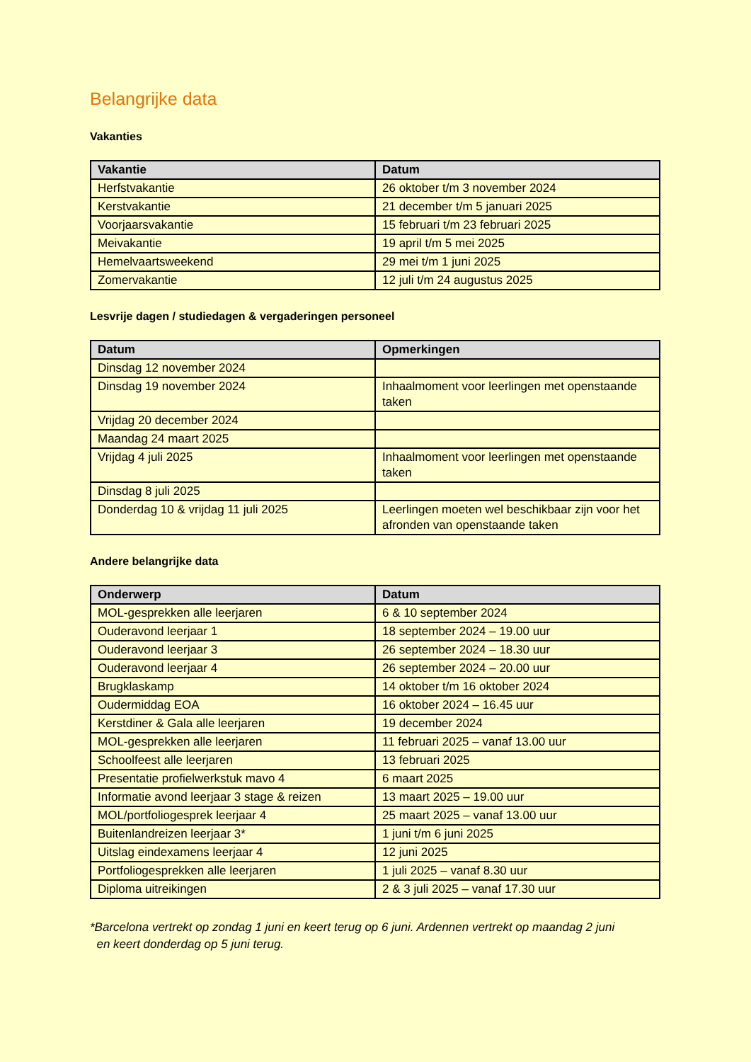Belangrijke data
Vakanties
| Vakantie | Datum |
| --- | --- |
| Herfstvakantie | 26 oktober t/m 3 november 2024 |
| Kerstvakantie | 21 december t/m 5 januari 2025 |
| Voorjaarsvakantie | 15 februari t/m 23 februari 2025 |
| Meivakantie | 19 april t/m 5 mei 2025 |
| Hemelvaartsweekend | 29 mei t/m 1 juni 2025 |
| Zomervakantie | 12 juli t/m 24 augustus 2025 |
Lesvrije dagen / studiedagen & vergaderingen personeel
| Datum | Opmerkingen |
| --- | --- |
| Dinsdag 12 november 2024 | |
| Dinsdag 19 november 2024 | Inhaalmoment voor leerlingen met openstaande taken |
| Vrijdag 20 december 2024 | |
| Maandag 24 maart 2025 | |
| Vrijdag 4 juli 2025 | Inhaalmoment voor leerlingen met openstaande taken |
| Dinsdag 8 juli 2025 | |
| Donderdag 10 & vrijdag 11 juli 2025 | Leerlingen moeten wel beschikbaar zijn voor het afronden van openstaande taken |
Andere belangrijke data
| Onderwerp | Datum |
| --- | --- |
| MOL-gesprekken alle leerjaren | 6 & 10 september 2024 |
| Ouderavond leerjaar 1 | 18 september 2024 – 19.00 uur |
| Ouderavond leerjaar 3 | 26 september 2024 – 18.30 uur |
| Ouderavond leerjaar 4 | 26 september 2024 – 20.00 uur |
| Brugklaskamp | 14 oktober t/m 16 oktober 2024 |
| Oudermiddag EOA | 16 oktober 2024 – 16.45 uur |
| Kerstdiner & Gala alle leerjaren | 19 december 2024 |
| MOL-gesprekken alle leerjaren | 11 februari 2025 – vanaf 13.00 uur |
| Schoolfeest alle leerjaren | 13 februari 2025 |
| Presentatie profielwerkstuk mavo 4 | 6 maart 2025 |
| Informatie avond leerjaar 3 stage & reizen | 13 maart 2025 – 19.00 uur |
| MOL/portfoliogesprek leerjaar 4 | 25 maart 2025 – vanaf 13.00 uur |
| Buitenlandreizen leerjaar 3* | 1 juni t/m 6 juni 2025 |
| Uitslag eindexamens leerjaar 4 | 12 juni 2025 |
| Portfoliogesprekken alle leerjaren | 1 juli 2025 – vanaf 8.30 uur |
| Diploma uitreikingen | 2 & 3 juli 2025 – vanaf 17.30 uur |
*Barcelona vertrekt op zondag 1 juni en keert terug op 6 juni. Ardennen vertrekt op maandag 2 juni
en keert donderdag op 5 juni terug.